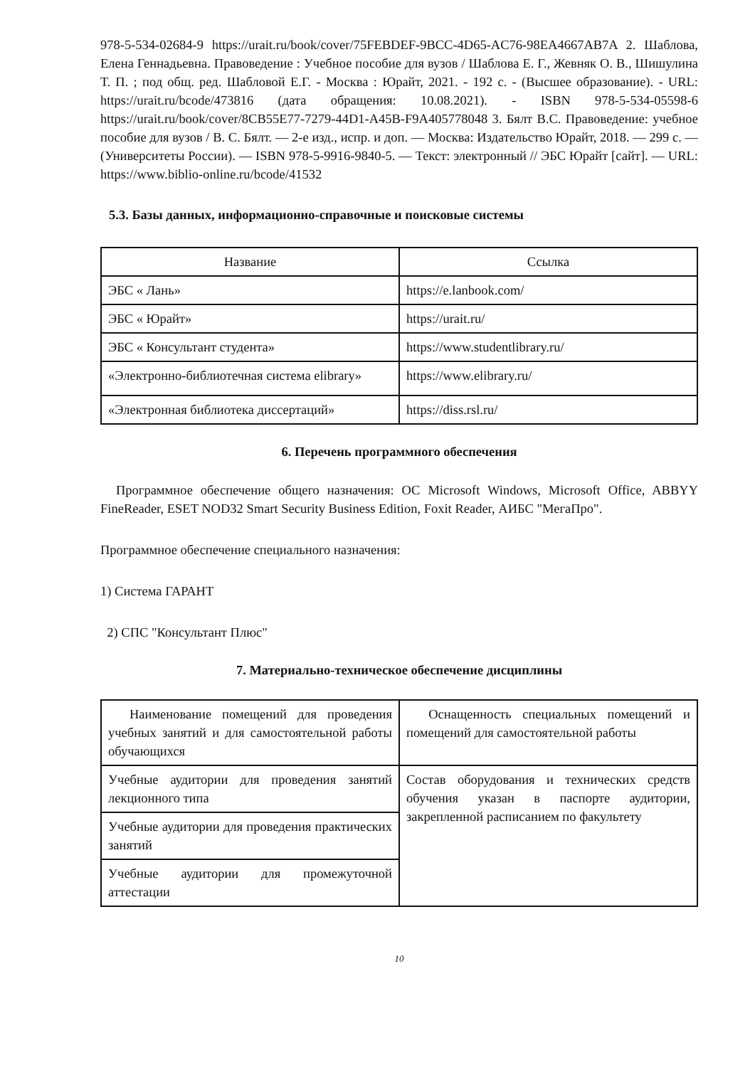978-5-534-02684-9 https://urait.ru/book/cover/75FEBDEF-9BCC-4D65-AC76-98EA4667AB7A 2. Шаблова, Елена Геннадьевна. Правоведение : Учебное пособие для вузов / Шаблова Е. Г., Жевняк О. В., Шишулина Т. П. ; под общ. ред. Шабловой Е.Г. - Москва : Юрайт, 2021. - 192 с. - (Высшее образование). - URL: https://urait.ru/bcode/473816 (дата обращения: 10.08.2021). - ISBN 978-5-534-05598-6 https://urait.ru/book/cover/8CB55E77-7279-44D1-A45B-F9A405778048 3. Бялт В.С. Правоведение: учебное пособие для вузов / В. С. Бялт. — 2-е изд., испр. и доп. — Москва: Издательство Юрайт, 2018. — 299 с. — (Университеты России). — ISBN 978-5-9916-9840-5. — Текст: электронный // ЭБС Юрайт [сайт]. — URL: https://www.biblio-online.ru/bcode/41532
5.3. Базы данных, информационно-справочные и поисковые системы
| Название | Ссылка |
| ЭБС « Лань» | https://e.lanbook.com/ |
| ЭБС « Юрайт» | https://urait.ru/ |
| ЭБС « Консультант студента» | https://www.studentlibrary.ru/ |
| «Электронно-библиотечная система elibrary» | https://www.elibrary.ru/ |
| «Электронная библиотека диссертаций» | https://diss.rsl.ru/ |
6. Перечень программного обеспечения
Программное обеспечение общего назначения: ОС Microsoft Windows, Microsoft Office, ABBYY FineReader, ESET NOD32 Smart Security Business Edition, Foxit Reader, АИБС "МегаПро".
Программное обеспечение специального назначения:
1) Система ГАРАНТ
2) СПС "Консультант Плюс"
7. Материально-техническое обеспечение дисциплины
| Наименование помещений для проведения учебных занятий и для самостоятельной работы обучающихся | Оснащенность специальных помещений и помещений для самостоятельной работы |
| Учебные аудитории для проведения занятий лекционного типа | Состав оборудования и технических средств обучения указан в паспорте аудитории, закрепленной расписанием по факультету |
| Учебные аудитории для проведения практических занятий | |
| Учебные аудитории для промежуточной аттестации | |
10